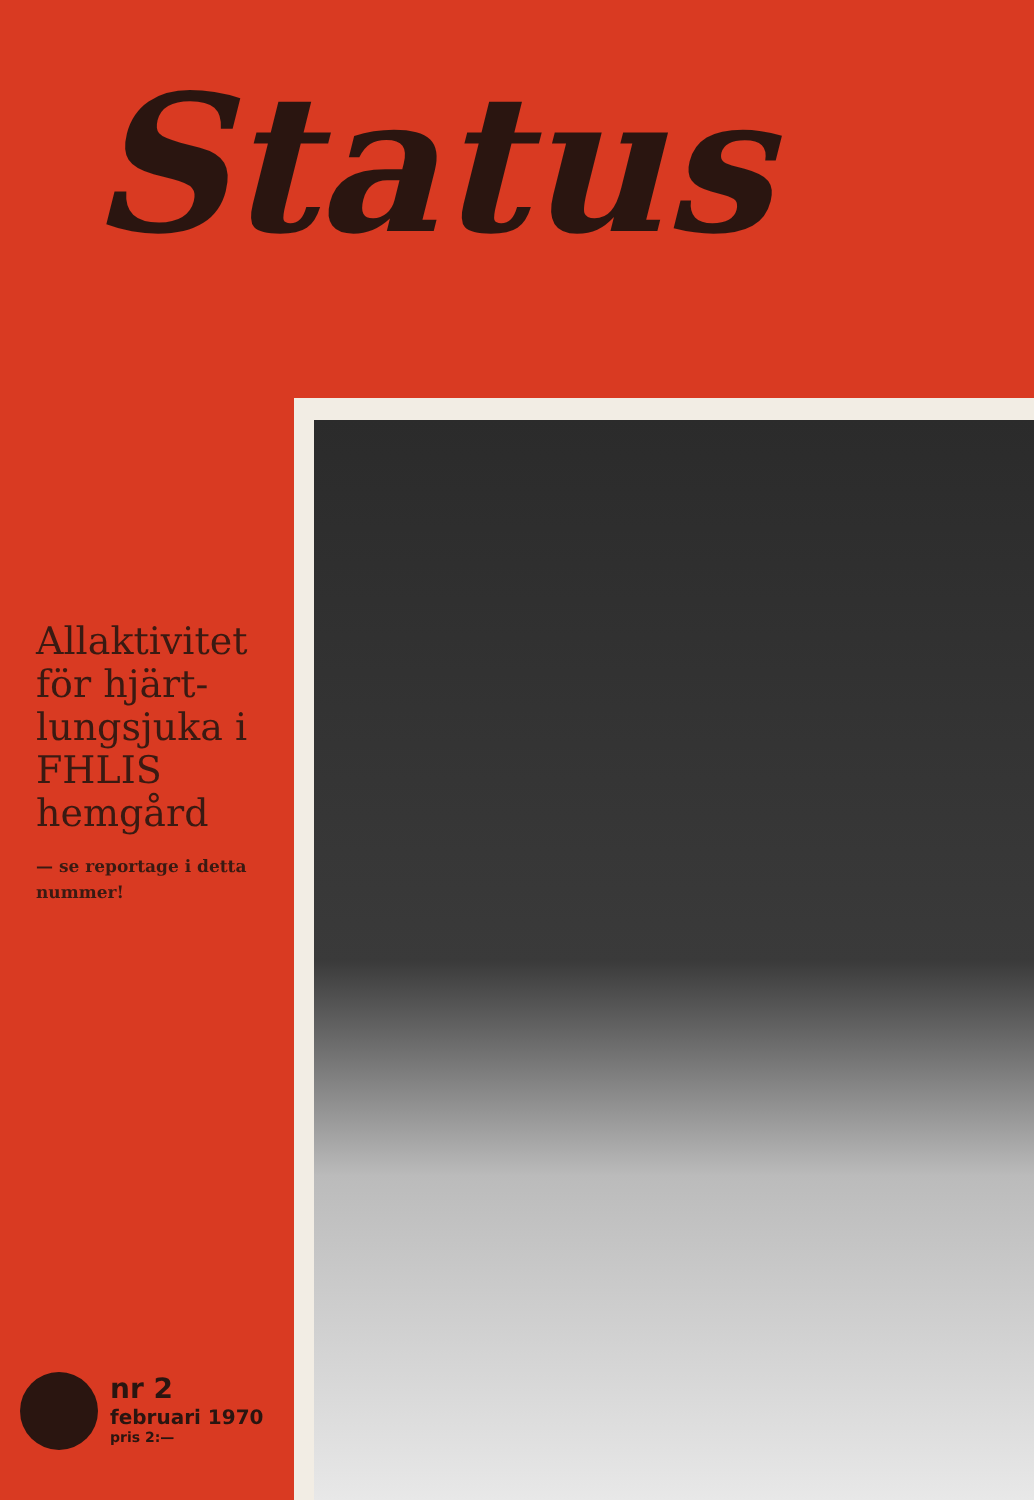Status
Allaktivitet för hjärt-lungsjuka i FHLIS hemgård
— se reportage i detta nummer!
nr 2
februari 1970
pris 2:—